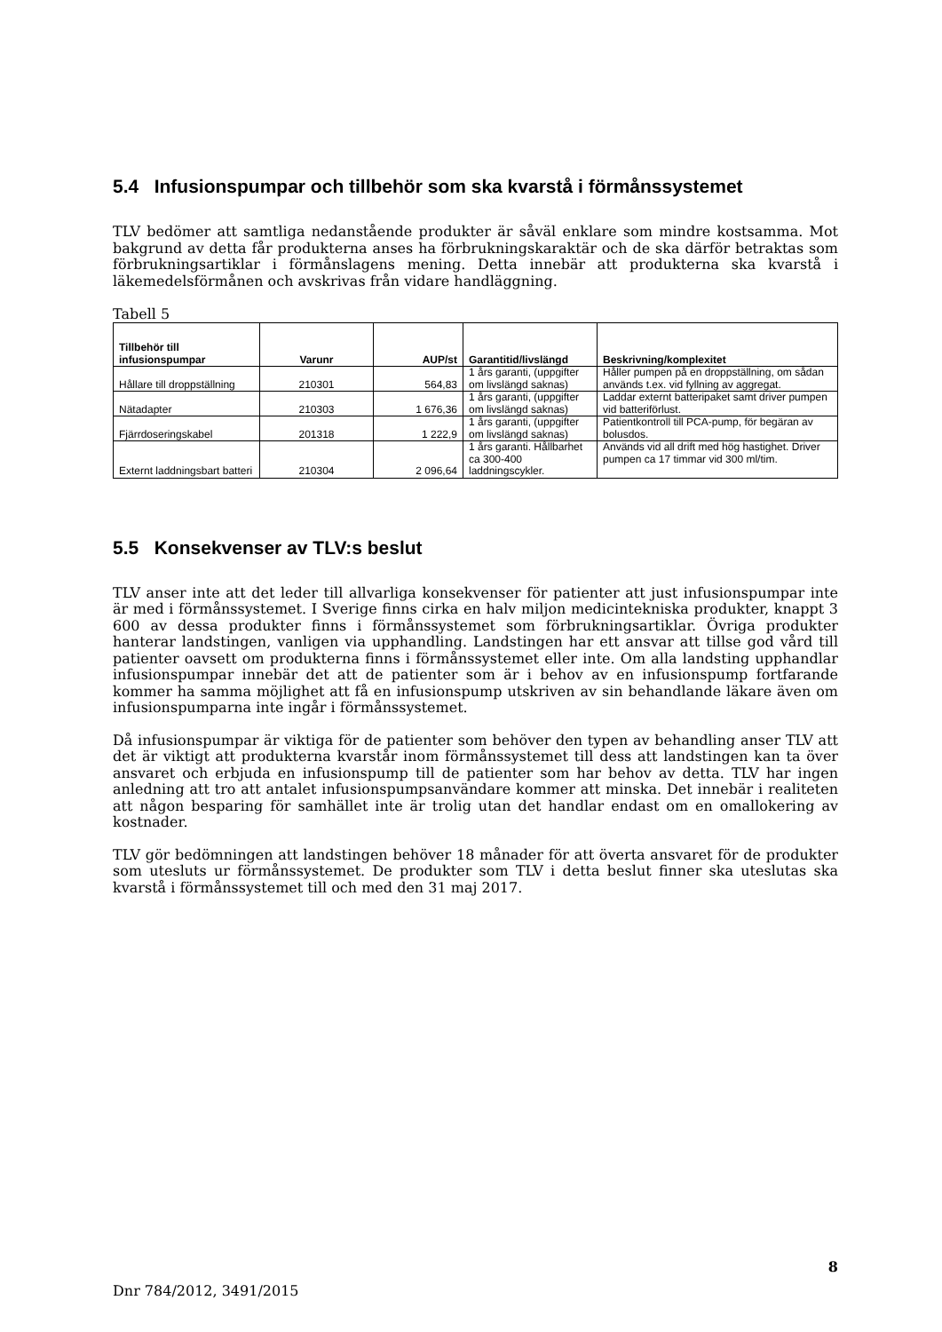5.4 Infusionspumpar och tillbehör som ska kvarstå i förmånssystemet
TLV bedömer att samtliga nedanstående produkter är såväl enklare som mindre kostsamma. Mot bakgrund av detta får produkterna anses ha förbrukningskaraktär och de ska därför betraktas som förbrukningsartiklar i förmånslagens mening. Detta innebär att produkterna ska kvarstå i läkemedelsförmånen och avskrivas från vidare handläggning.
Tabell 5
| Tillbehör till infusionspumpar | Varunr | AUP/st | Garantitid/livslängd | Beskrivning/komplexitet |
| --- | --- | --- | --- | --- |
| Hållare till droppställning | 210301 | 564,83 | 1 års garanti, (uppgifter om livslängd saknas) | Håller pumpen på en droppställning, om sådan används t.ex. vid fyllning av aggregat. |
| Nätadapter | 210303 | 1 676,36 | 1 års garanti, (uppgifter om livslängd saknas) | Laddar externt batteripaket samt driver pumpen vid batteriförlust. |
| Fjärrdoseringskabel | 201318 | 1 222,9 | 1 års garanti, (uppgifter om livslängd saknas) | Patientkontroll till PCA-pump, för begäran av bolusdos. |
| Externt laddningsbart batteri | 210304 | 2 096,64 | 1 års garanti. Hållbarhet ca 300-400 laddningscykler. | Används vid all drift med hög hastighet. Driver pumpen ca 17 timmar vid 300 ml/tim. |
5.5 Konsekvenser av TLV:s beslut
TLV anser inte att det leder till allvarliga konsekvenser för patienter att just infusionspumpar inte är med i förmånssystemet. I Sverige finns cirka en halv miljon medicintekniska produkter, knappt 3 600 av dessa produkter finns i förmånssystemet som förbrukningsartiklar. Övriga produkter hanterar landstingen, vanligen via upphandling. Landstingen har ett ansvar att tillse god vård till patienter oavsett om produkterna finns i förmånssystemet eller inte. Om alla landsting upphandlar infusionspumpar innebär det att de patienter som är i behov av en infusionspump fortfarande kommer ha samma möjlighet att få en infusionspump utskriven av sin behandlande läkare även om infusionspumparna inte ingår i förmånssystemet.
Då infusionspumpar är viktiga för de patienter som behöver den typen av behandling anser TLV att det är viktigt att produkterna kvarstår inom förmånssystemet till dess att landstingen kan ta över ansvaret och erbjuda en infusionspump till de patienter som har behov av detta. TLV har ingen anledning att tro att antalet infusionspumpsanvändare kommer att minska. Det innebär i realiteten att någon besparing för samhället inte är trolig utan det handlar endast om en omallokering av kostnader.
TLV gör bedömningen att landstingen behöver 18 månader för att överta ansvaret för de produkter som utesluts ur förmånssystemet. De produkter som TLV i detta beslut finner ska uteslutas ska kvarstå i förmånssystemet till och med den 31 maj 2017.
8
Dnr 784/2012, 3491/2015